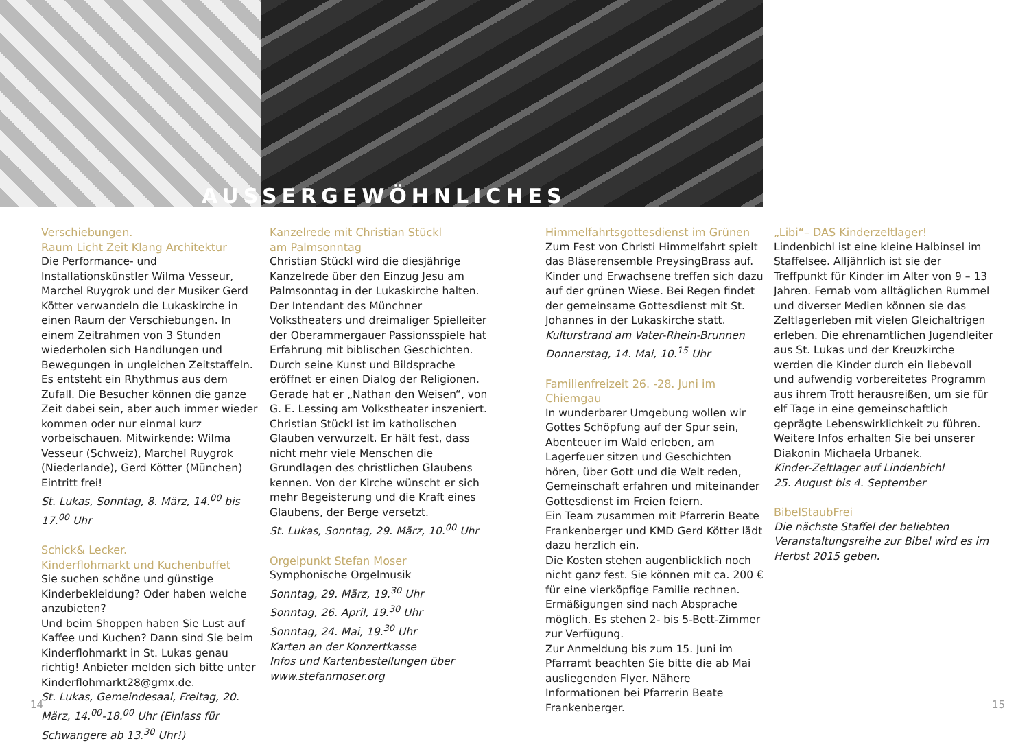AUSSERGEWÖHNLICHES
Verschiebungen.
Raum Licht Zeit Klang Architektur
Die Performance- und Installationskünstler Wilma Vesseur, Marchel Ruygrok und der Musiker Gerd Kötter verwandeln die Lukaskirche in einen Raum der Verschiebungen. In einem Zeitrahmen von 3 Stunden wiederholen sich Handlungen und Bewegungen in ungleichen Zeitstaffeln. Es entsteht ein Rhythmus aus dem Zufall. Die Besucher können die ganze Zeit dabei sein, aber auch immer wieder kommen oder nur einmal kurz vorbeischauen. Mitwirkende: Wilma Vesseur (Schweiz), Marchel Ruygrok (Niederlande), Gerd Kötter (München) Eintritt frei!
St. Lukas, Sonntag, 8. März, 14.<sup>00</sup> bis 17.<sup>00</sup> Uhr
Schick& Lecker.
Kinderflohmarkt und Kuchenbuffet
Sie suchen schöne und günstige Kinderbekleidung? Oder haben welche anzubieten?
Und beim Shoppen haben Sie Lust auf Kaffee und Kuchen? Dann sind Sie beim Kinderflohmarkt in St. Lukas genau richtig! Anbieter melden sich bitte unter Kinderflohmarkt28@gmx.de.
St. Lukas, Gemeindesaal, Freitag, 20. März, 14.<sup>00</sup>-18.<sup>00</sup> Uhr (Einlass für Schwangere ab 13.<sup>30</sup> Uhr!)
Kanzelrede mit Christian Stückl
am Palmsonntag
Christian Stückl wird die diesjährige Kanzelrede über den Einzug Jesu am Palmsonntag in der Lukaskirche halten. Der Intendant des Münchner Volkstheaters und dreimaliger Spielleiter der Oberammergauer Passionsspiele hat Erfahrung mit biblischen Geschichten.
Durch seine Kunst und Bildsprache eröffnet er einen Dialog der Religionen. Gerade hat er „Nathan den Weisen“, von G. E. Lessing am Volkstheater inszeniert. Christian Stückl ist im katholischen Glauben verwurzelt. Er hält fest, dass nicht mehr viele Menschen die Grundlagen des christlichen Glaubens kennen. Von der Kirche wünscht er sich mehr Begeisterung und die Kraft eines Glaubens, der Berge versetzt.
St. Lukas, Sonntag, 29. März, 10.<sup>00</sup> Uhr
Orgelpunkt Stefan Moser
Symphonische Orgelmusik
Sonntag, 29. März, 19.<sup>30</sup> Uhr
Sonntag, 26. April, 19.<sup>30</sup> Uhr
Sonntag, 24. Mai, 19.<sup>30</sup> Uhr
Karten an der Konzertkasse
Infos und Kartenbestellungen über www.stefanmoser.org
Himmelfahrtsgottesdienst im Grünen
Zum Fest von Christi Himmelfahrt spielt das Bläserensemble PreysingBrass auf. Kinder und Erwachsene treffen sich dazu auf der grünen Wiese. Bei Regen findet der gemeinsame Gottesdienst mit St. Johannes in der Lukaskirche statt.
Kulturstrand am Vater-Rhein-Brunnen
Donnerstag, 14. Mai, 10.<sup>15</sup> Uhr
Familienfreizeit 26. -28. Juni im Chiemgau
In wunderbarer Umgebung wollen wir Gottes Schöpfung auf der Spur sein, Abenteuer im Wald erleben, am Lagerfeuer sitzen und Geschichten hören, über Gott und die Welt reden, Gemeinschaft erfahren und miteinander Gottesdienst im Freien feiern.
Ein Team zusammen mit Pfarrerin Beate Frankenberger und KMD Gerd Kötter lädt dazu herzlich ein.
Die Kosten stehen augenblicklich noch nicht ganz fest. Sie können mit ca. 200 € für eine vierköpfige Familie rechnen. Ermäßigungen sind nach Absprache möglich. Es stehen 2- bis 5-Bett-Zimmer zur Verfügung.
Zur Anmeldung bis zum 15. Juni im Pfarramt beachten Sie bitte die ab Mai ausliegenden Flyer. Nähere Informationen bei Pfarrerin Beate Frankenberger.
„Libi“– DAS Kinderzeltlager!
Lindenbichl ist eine kleine Halbinsel im Staffelsee. Alljährlich ist sie der Treffpunkt für Kinder im Alter von 9 – 13 Jahren. Fernab vom alltäglichen Rummel und diverser Medien können sie das Zeltlagerleben mit vielen Gleichaltrigen erleben. Die ehrenamtlichen Jugendleiter aus St. Lukas und der Kreuzkirche werden die Kinder durch ein liebevoll und aufwendig vorbereitetes Programm aus ihrem Trott herausreißen, um sie für elf Tage in eine gemeinschaftlich geprägte Lebenswirklichkeit zu führen. Weitere Infos erhalten Sie bei unserer Diakonin Michaela Urbanek.
Kinder-Zeltlager auf Lindenbichl
25. August bis 4. September
BibelStaubFrei
Die nächste Staffel der beliebten Veranstaltungsreihe zur Bibel wird es im Herbst 2015 geben.
14 15